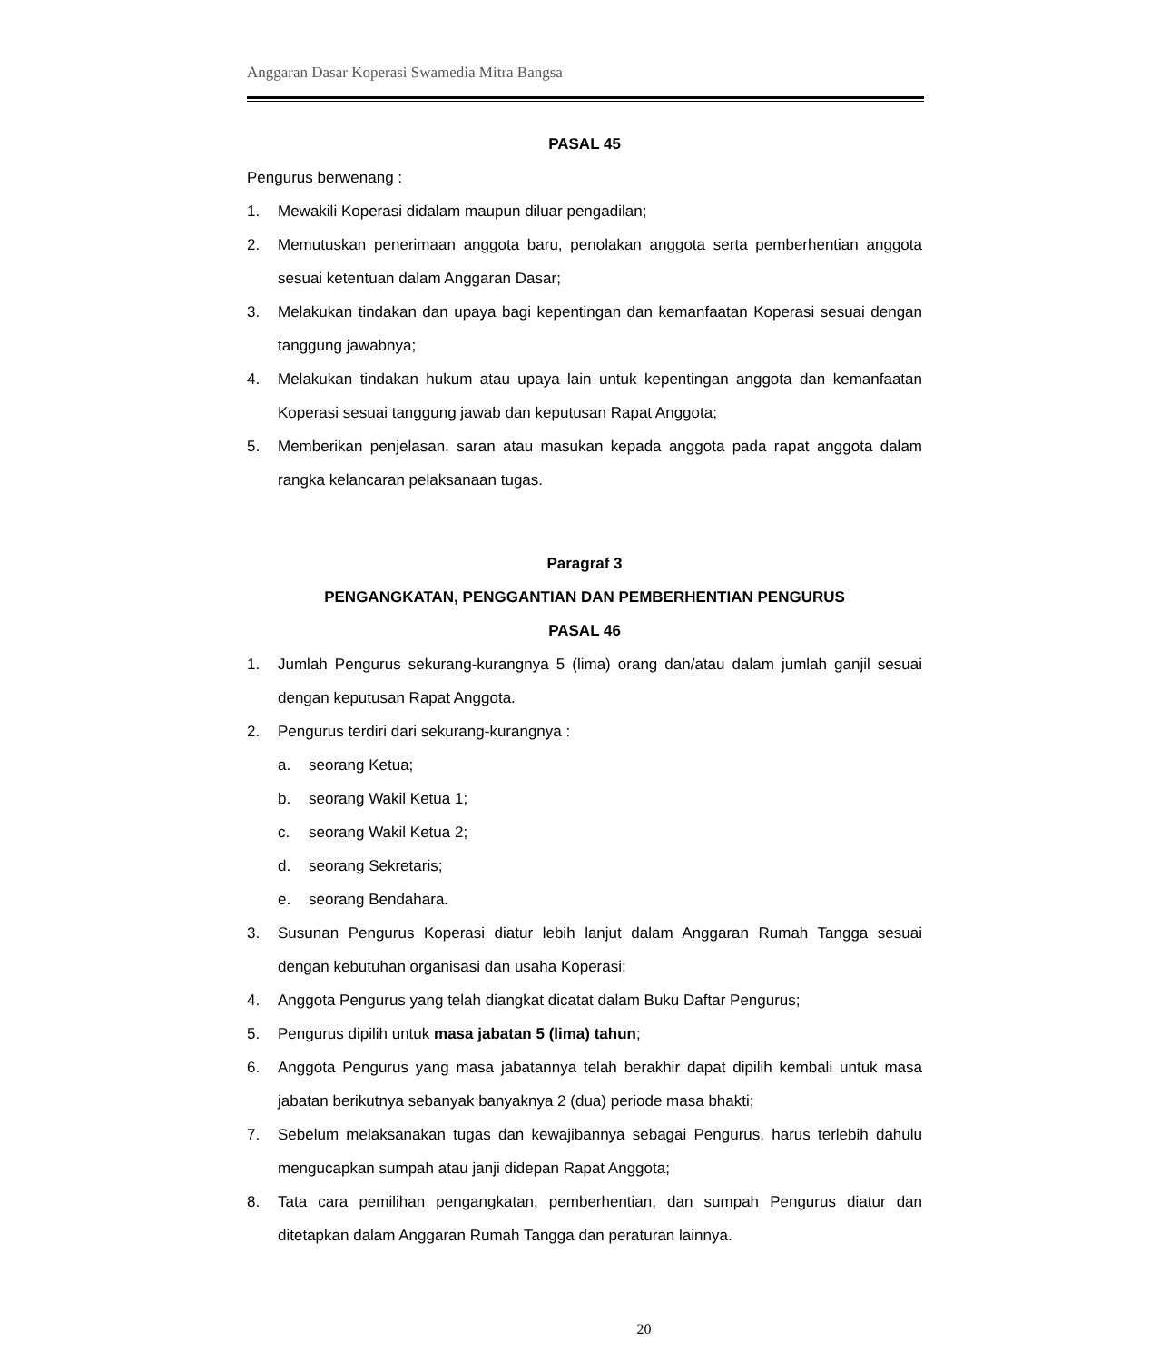Anggaran Dasar Koperasi Swamedia Mitra Bangsa
PASAL 45
Pengurus berwenang :
1. Mewakili Koperasi didalam maupun diluar pengadilan;
2. Memutuskan penerimaan anggota baru, penolakan anggota serta pemberhentian anggota sesuai ketentuan dalam Anggaran Dasar;
3. Melakukan tindakan dan upaya bagi kepentingan dan kemanfaatan Koperasi sesuai dengan tanggung jawabnya;
4. Melakukan tindakan hukum atau upaya lain untuk kepentingan anggota dan kemanfaatan Koperasi sesuai tanggung jawab dan keputusan Rapat Anggota;
5. Memberikan penjelasan, saran atau masukan kepada anggota pada rapat anggota dalam rangka kelancaran pelaksanaan tugas.
Paragraf 3
PENGANGKATAN, PENGGANTIAN DAN PEMBERHENTIAN PENGURUS
PASAL 46
1. Jumlah Pengurus sekurang-kurangnya 5 (lima) orang dan/atau dalam jumlah ganjil sesuai dengan keputusan Rapat Anggota.
2. Pengurus terdiri dari sekurang-kurangnya :
a. seorang Ketua;
b. seorang Wakil Ketua 1;
c. seorang Wakil Ketua 2;
d. seorang Sekretaris;
e. seorang Bendahara.
3. Susunan Pengurus Koperasi diatur lebih lanjut dalam Anggaran Rumah Tangga sesuai dengan kebutuhan organisasi dan usaha Koperasi;
4. Anggota Pengurus yang telah diangkat dicatat dalam Buku Daftar Pengurus;
5. Pengurus dipilih untuk masa jabatan 5 (lima) tahun;
6. Anggota Pengurus yang masa jabatannya telah berakhir dapat dipilih kembali untuk masa jabatan berikutnya sebanyak banyaknya 2 (dua) periode masa bhakti;
7. Sebelum melaksanakan tugas dan kewajibannya sebagai Pengurus, harus terlebih dahulu mengucapkan sumpah atau janji didepan Rapat Anggota;
8. Tata cara pemilihan pengangkatan, pemberhentian, dan sumpah Pengurus diatur dan ditetapkan dalam Anggaran Rumah Tangga dan peraturan lainnya.
20